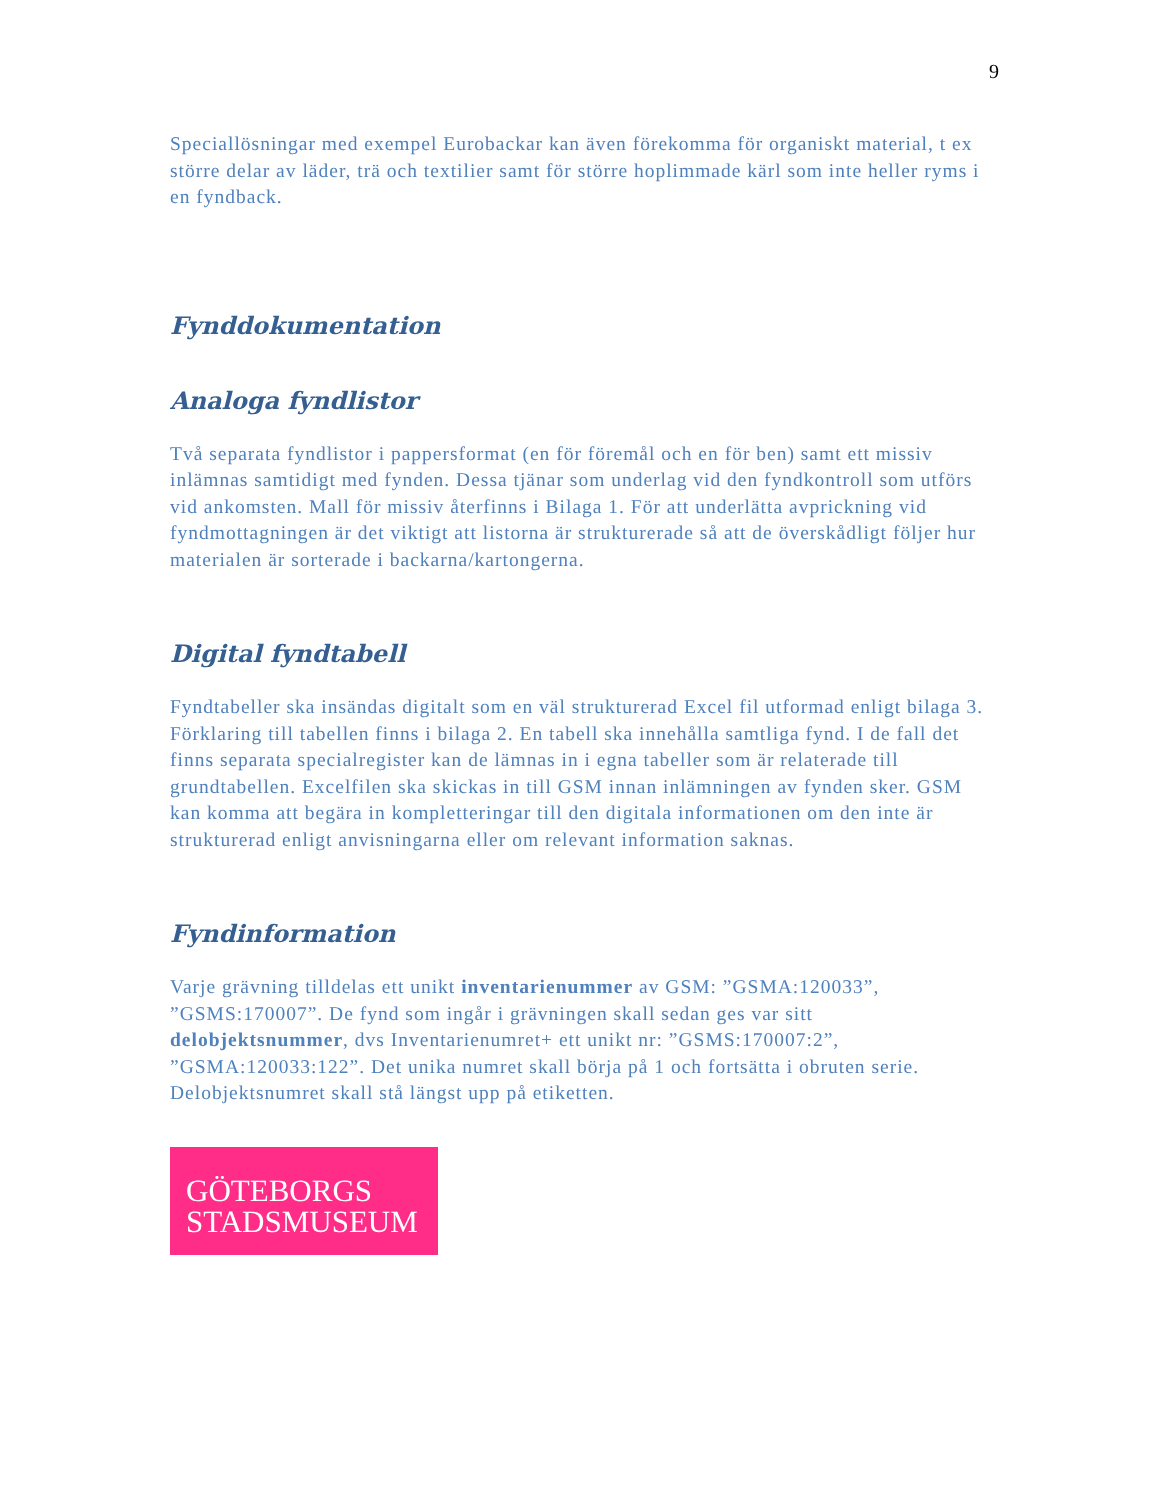9
Speciallösningar med exempel Eurobackar kan även förekomma för organiskt material, t ex större delar av läder, trä och textilier samt för större hoplimmade kärl som inte heller ryms i en fyndback.
Fynddokumentation
Analoga fyndlistor
Två separata fyndlistor i pappersformat (en för föremål och en för ben) samt ett missiv inlämnas samtidigt med fynden. Dessa tjänar som underlag vid den fyndkontroll som utförs vid ankomsten. Mall för missiv återfinns i Bilaga 1. För att underlätta avprickning vid fyndmottagningen är det viktigt att listorna är strukturerade så att de överskådligt följer hur materialen är sorterade i backarna/kartongerna.
Digital fyndtabell
Fyndtabeller ska insändas digitalt som en väl strukturerad Excel fil utformad enligt bilaga 3. Förklaring till tabellen finns i bilaga 2. En tabell ska innehålla samtliga fynd. I de fall det finns separata specialregister kan de lämnas in i egna tabeller som är relaterade till grundtabellen. Excelfilen ska skickas in till GSM innan inlämningen av fynden sker. GSM kan komma att begära in kompletteringar till den digitala informationen om den inte är strukturerad enligt anvisningarna eller om relevant information saknas.
Fyndinformation
Varje grävning tilldelas ett unikt inventarienummer av GSM: ”GSMA:120033”, ”GSMS:170007”. De fynd som ingår i grävningen skall sedan ges var sitt delobjektsnummer, dvs Inventarienumret+ ett unikt nr: ”GSMS:170007:2”, ”GSMA:120033:122”. Det unika numret skall börja på 1 och fortsätta i obruten serie. Delobjektsnumret skall stå längst upp på etiketten.
GÖTEBORGS
STADSMUSEUM